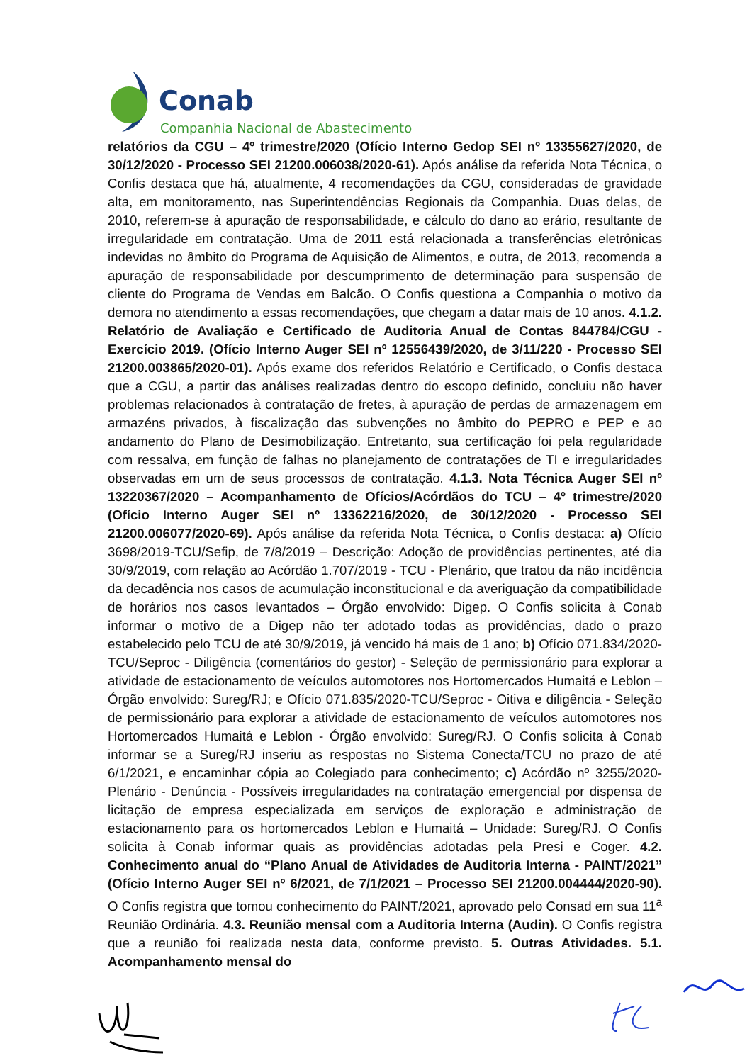Conab
Companhia Nacional de Abastecimento
relatórios da CGU – 4º trimestre/2020 (Ofício Interno Gedop SEI nº 13355627/2020, de 30/12/2020 - Processo SEI 21200.006038/2020-61). Após análise da referida Nota Técnica, o Confis destaca que há, atualmente, 4 recomendações da CGU, consideradas de gravidade alta, em monitoramento, nas Superintendências Regionais da Companhia. Duas delas, de 2010, referem-se à apuração de responsabilidade, e cálculo do dano ao erário, resultante de irregularidade em contratação. Uma de 2011 está relacionada a transferências eletrônicas indevidas no âmbito do Programa de Aquisição de Alimentos, e outra, de 2013, recomenda a apuração de responsabilidade por descumprimento de determinação para suspensão de cliente do Programa de Vendas em Balcão. O Confis questiona a Companhia o motivo da demora no atendimento a essas recomendações, que chegam a datar mais de 10 anos. 4.1.2. Relatório de Avaliação e Certificado de Auditoria Anual de Contas 844784/CGU - Exercício 2019. (Ofício Interno Auger SEI nº 12556439/2020, de 3/11/220 - Processo SEI 21200.003865/2020-01). Após exame dos referidos Relatório e Certificado, o Confis destaca que a CGU, a partir das análises realizadas dentro do escopo definido, concluiu não haver problemas relacionados à contratação de fretes, à apuração de perdas de armazenagem em armazéns privados, à fiscalização das subvenções no âmbito do PEPRO e PEP e ao andamento do Plano de Desimobilização. Entretanto, sua certificação foi pela regularidade com ressalva, em função de falhas no planejamento de contratações de TI e irregularidades observadas em um de seus processos de contratação. 4.1.3. Nota Técnica Auger SEI nº 13220367/2020 – Acompanhamento de Ofícios/Acórdãos do TCU – 4º trimestre/2020 (Ofício Interno Auger SEI nº 13362216/2020, de 30/12/2020 - Processo SEI 21200.006077/2020-69). Após análise da referida Nota Técnica, o Confis destaca: a) Ofício 3698/2019-TCU/Sefip, de 7/8/2019 – Descrição: Adoção de providências pertinentes, até dia 30/9/2019, com relação ao Acórdão 1.707/2019 - TCU - Plenário, que tratou da não incidência da decadência nos casos de acumulação inconstitucional e da averiguação da compatibilidade de horários nos casos levantados – Órgão envolvido: Digep. O Confis solicita à Conab informar o motivo de a Digep não ter adotado todas as providências, dado o prazo estabelecido pelo TCU de até 30/9/2019, já vencido há mais de 1 ano; b) Ofício 071.834/2020-TCU/Seproc - Diligência (comentários do gestor) - Seleção de permissionário para explorar a atividade de estacionamento de veículos automotores nos Hortomercados Humaitá e Leblon – Órgão envolvido: Sureg/RJ; e Ofício 071.835/2020-TCU/Seproc - Oitiva e diligência - Seleção de permissionário para explorar a atividade de estacionamento de veículos automotores nos Hortomercados Humaitá e Leblon - Órgão envolvido: Sureg/RJ. O Confis solicita à Conab informar se a Sureg/RJ inseriu as respostas no Sistema Conecta/TCU no prazo de até 6/1/2021, e encaminhar cópia ao Colegiado para conhecimento; c) Acórdão nº 3255/2020-Plenário - Denúncia - Possíveis irregularidades na contratação emergencial por dispensa de licitação de empresa especializada em serviços de exploração e administração de estacionamento para os hortomercados Leblon e Humaitá – Unidade: Sureg/RJ. O Confis solicita à Conab informar quais as providências adotadas pela Presi e Coger. 4.2. Conhecimento anual do “Plano Anual de Atividades de Auditoria Interna - PAINT/2021” (Ofício Interno Auger SEI nº 6/2021, de 7/1/2021 – Processo SEI 21200.004444/2020-90). O Confis registra que tomou conhecimento do PAINT/2021, aprovado pelo Consad em sua 11<sup>a</sup> Reunião Ordinária. 4.3. Reunião mensal com a Auditoria Interna (Audin). O Confis registra que a reunião foi realizada nesta data, conforme previsto. 5. Outras Atividades. 5.1. Acompanhamento mensal do